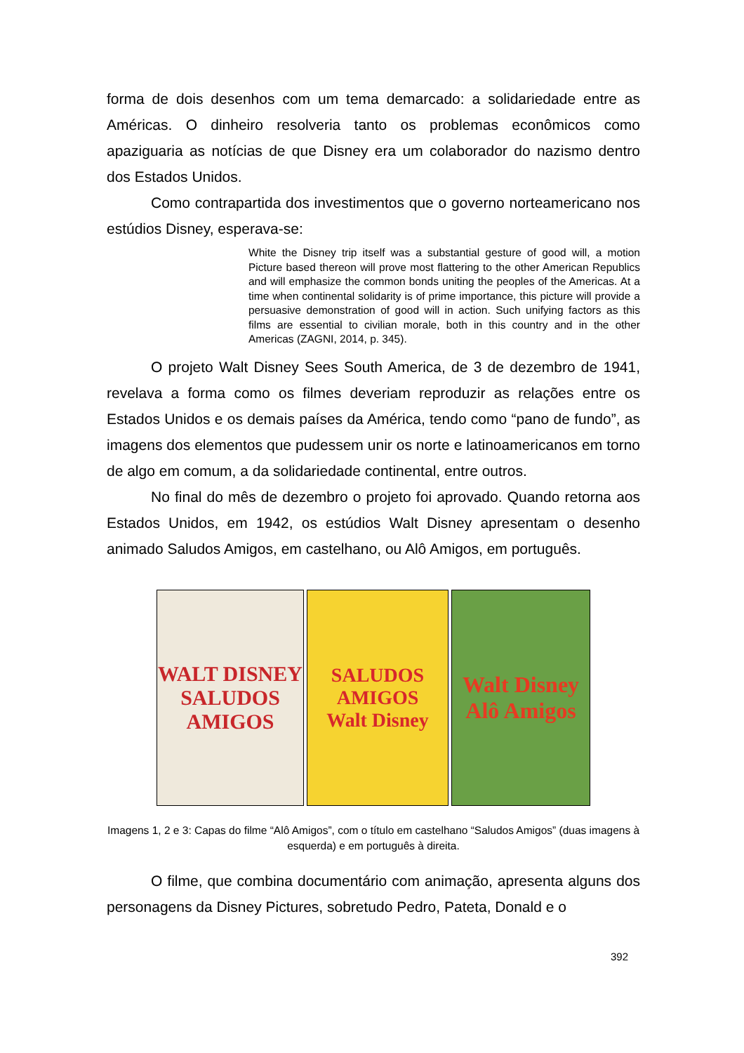forma de dois desenhos com um tema demarcado: a solidariedade entre as Américas. O dinheiro resolveria tanto os problemas econômicos como apaziguaria as notícias de que Disney era um colaborador do nazismo dentro dos Estados Unidos.
Como contrapartida dos investimentos que o governo norteamericano nos estúdios Disney, esperava-se:
White the Disney trip itself was a substantial gesture of good will, a motion Picture based thereon will prove most flattering to the other American Republics and will emphasize the common bonds uniting the peoples of the Americas. At a time when continental solidarity is of prime importance, this picture will provide a persuasive demonstration of good will in action. Such unifying factors as this films are essential to civilian morale, both in this country and in the other Americas (ZAGNI, 2014, p. 345).
O projeto Walt Disney Sees South America, de 3 de dezembro de 1941, revelava a forma como os filmes deveriam reproduzir as relações entre os Estados Unidos e os demais países da América, tendo como “pano de fundo”, as imagens dos elementos que pudessem unir os norte e latinoamericanos em torno de algo em comum, a da solidariedade continental, entre outros.
No final do mês de dezembro o projeto foi aprovado. Quando retorna aos Estados Unidos, em 1942, os estúdios Walt Disney apresentam o desenho animado Saludos Amigos, em castelhano, ou Alô Amigos, em português.
WALT DISNEY
SALUDOS AMIGOS
SALUDOS AMIGOS
Walt Disney
Walt Disney
Alô Amigos
Imagens 1, 2 e 3: Capas do filme “Alô Amigos”, com o título em castelhano “Saludos Amigos” (duas imagens à esquerda) e em português à direita.
O filme, que combina documentário com animação, apresenta alguns dos personagens da Disney Pictures, sobretudo Pedro, Pateta, Donald e o
392